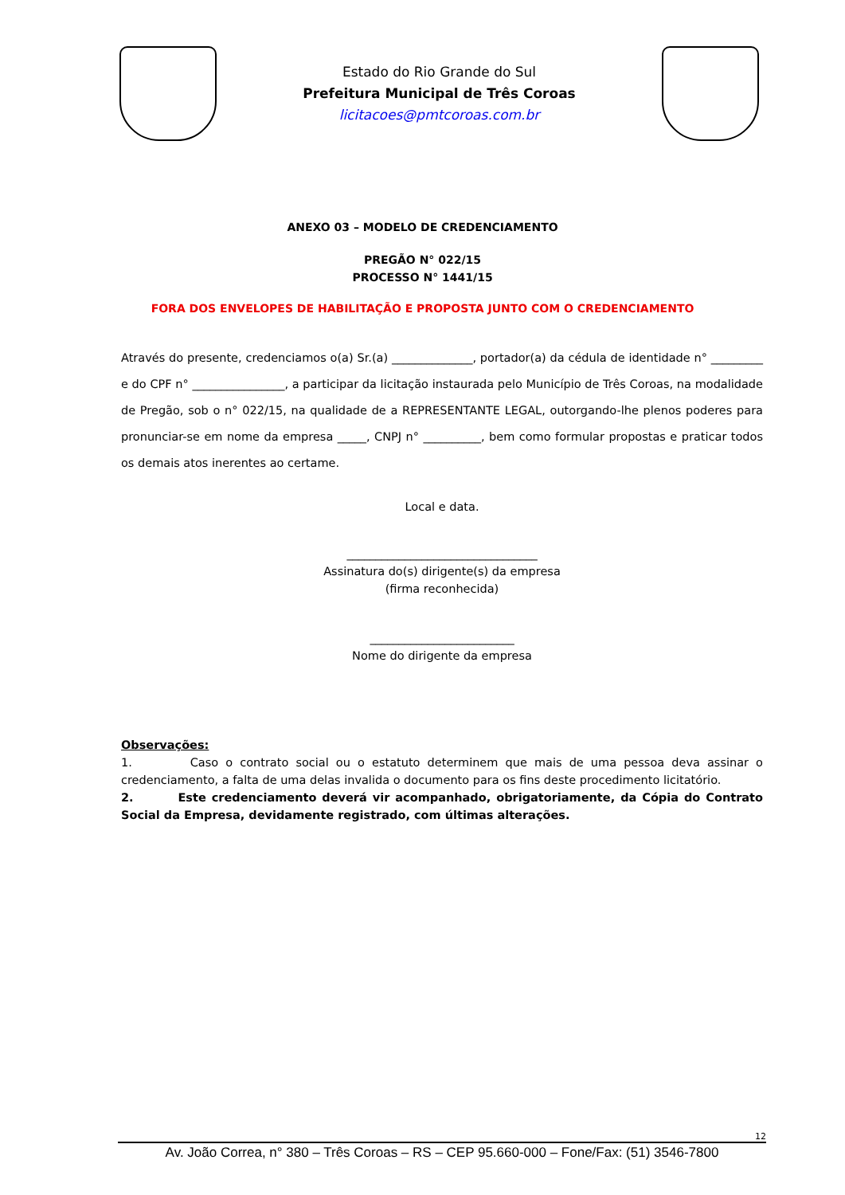Estado do Rio Grande do Sul
Prefeitura Municipal de Três Coroas
licitacoes@pmtcoroas.com.br
ANEXO 03 – MODELO DE CREDENCIAMENTO
PREGÃO N° 022/15
PROCESSO N° 1441/15
FORA DOS ENVELOPES DE HABILITAÇÃO E PROPOSTA JUNTO COM O CREDENCIAMENTO
Através do presente, credenciamos o(a) Sr.(a) ______________, portador(a) da cédula de identidade n° _________ e do CPF n° ________________, a participar da licitação instaurada pelo Município de Três Coroas, na modalidade de Pregão, sob o n° 022/15, na qualidade de a REPRESENTANTE LEGAL, outorgando-lhe plenos poderes para pronunciar-se em nome da empresa _____, CNPJ n° __________, bem como formular propostas e praticar todos os demais atos inerentes ao certame.
Local e data.
_________________________________
Assinatura do(s) dirigente(s) da empresa
(firma reconhecida)
_________________________
Nome do dirigente da empresa
Observações:
1. Caso o contrato social ou o estatuto determinem que mais de uma pessoa deva assinar o credenciamento, a falta de uma delas invalida o documento para os fins deste procedimento licitatório.
2. Este credenciamento deverá vir acompanhado, obrigatoriamente, da Cópia do Contrato Social da Empresa, devidamente registrado, com últimas alterações.
12
Av. João Correa, n° 380 – Três Coroas – RS – CEP 95.660-000 – Fone/Fax: (51) 3546-7800